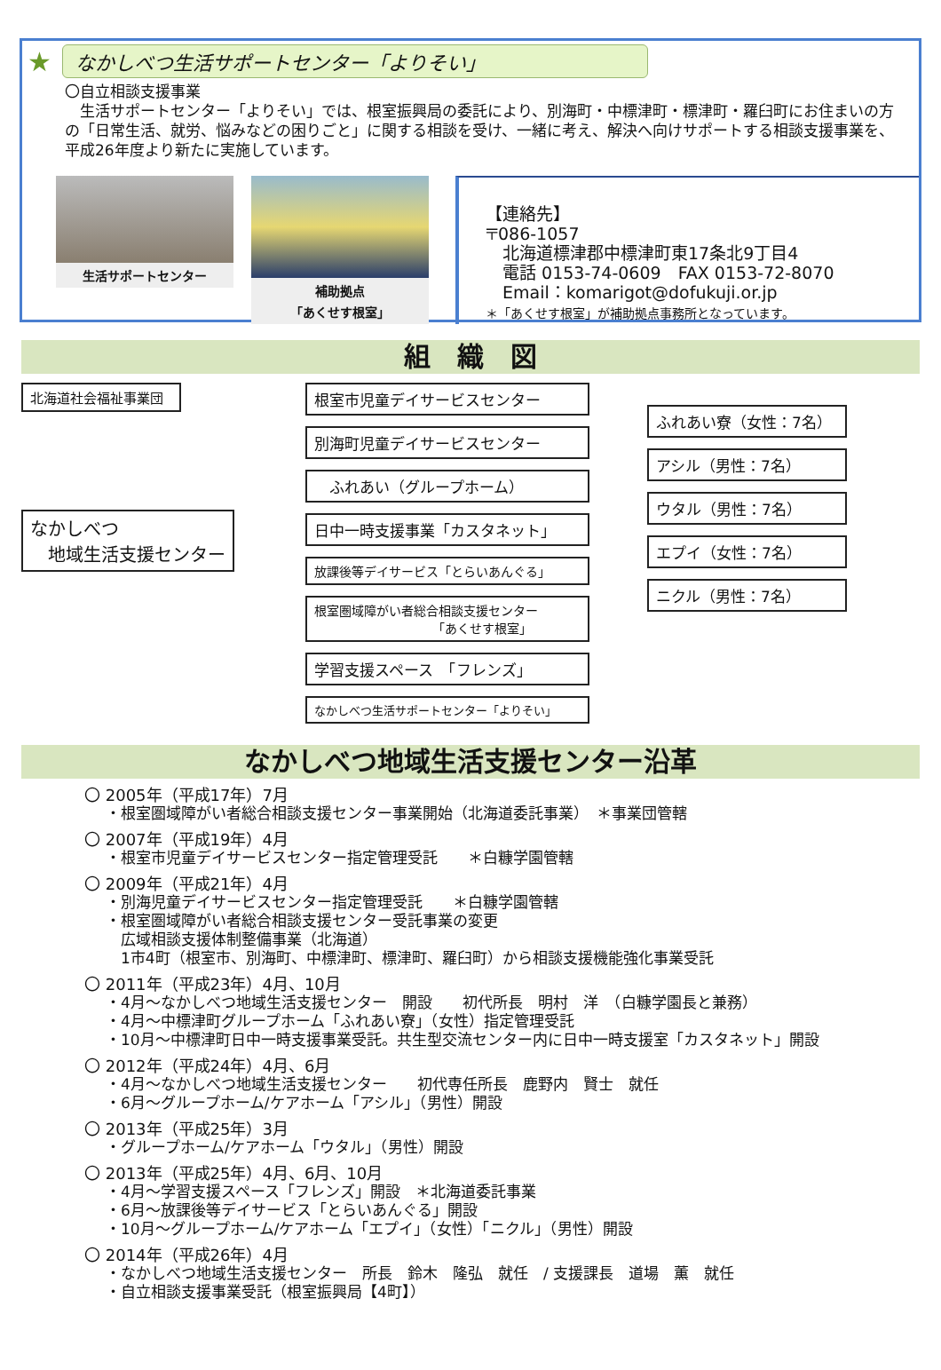★
なかしべつ生活サポートセンター「よりそい」
〇自立相談支援事業
　生活サポートセンター「よりそい」では、根室振興局の委託により、別海町・中標津町・標津町・羅臼町にお住まいの方の「日常生活、就労、悩みなどの困りごと」に関する相談を受け、一緒に考え、解決へ向けサポートする相談支援事業を、平成26年度より新たに実施しています。
生活サポートセンター 補助拠点
「あくせす根室」
【連絡先】
〒086-1057
　北海道標津郡中標津町東17条北9丁目4
　電話 0153-74-0609　FAX 0153-72-8070
　Email：komarigot@dofukuji.or.jp
＊「あくせす根室」が補助拠点事務所となっています。
組　織　図
北海道社会福祉事業団
なかしべつ
　地域生活支援センター
根室市児童デイサービスセンター
別海町児童デイサービスセンター
　ふれあい（グループホーム）
日中一時支援事業「カスタネット」
放課後等デイサービス「とらいあんぐる」
根室圏域障がい者総合相談支援センター
　　　　　　　　　　「あくせす根室」
学習支援スペース　「フレンズ」
なかしべつ生活サポートセンター「よりそい」
ふれあい寮（女性：7名）
アシル（男性：7名）
ウタル（男性：7名）
エプイ（女性：7名）
ニクル（男性：7名）
なかしべつ地域生活支援センター沿革
〇 2005年（平成17年）7月
・根室圏域障がい者総合相談支援センター事業開始（北海道委託事業）　＊事業団管轄
〇 2007年（平成19年）4月
・根室市児童デイサービスセンター指定管理受託　　＊白糠学園管轄
〇 2009年（平成21年）4月
・別海児童デイサービスセンター指定管理受託　　＊白糠学園管轄
・根室圏域障がい者総合相談支援センター受託事業の変更
　広域相談支援体制整備事業（北海道）
　1市4町（根室市、別海町、中標津町、標津町、羅臼町）から相談支援機能強化事業受託
〇 2011年（平成23年）4月、10月
・4月～なかしべつ地域生活支援センター　開設　　初代所長　明村　洋　（白糠学園長と兼務）
・4月～中標津町グループホーム「ふれあい寮」（女性）指定管理受託
・10月～中標津町日中一時支援事業受託。共生型交流センター内に日中一時支援室「カスタネット」開設
〇 2012年（平成24年）4月、6月
・4月～なかしべつ地域生活支援センター　　初代専任所長　鹿野内　賢士　就任
・6月～グループホーム/ケアホーム「アシル」（男性）開設
〇 2013年（平成25年）3月
・グループホーム/ケアホーム「ウタル」（男性）開設
〇 2013年（平成25年）4月、6月、10月
・4月～学習支援スペース「フレンズ」開設　＊北海道委託事業
・6月～放課後等デイサービス「とらいあんぐる」開設
・10月～グループホーム/ケアホーム「エプイ」（女性）「ニクル」（男性）開設
〇 2014年（平成26年）4月
・なかしべつ地域生活支援センター　所長　鈴木　隆弘　就任　/ 支援課長　道場　薫　就任
・自立相談支援事業受託（根室振興局【4町】）